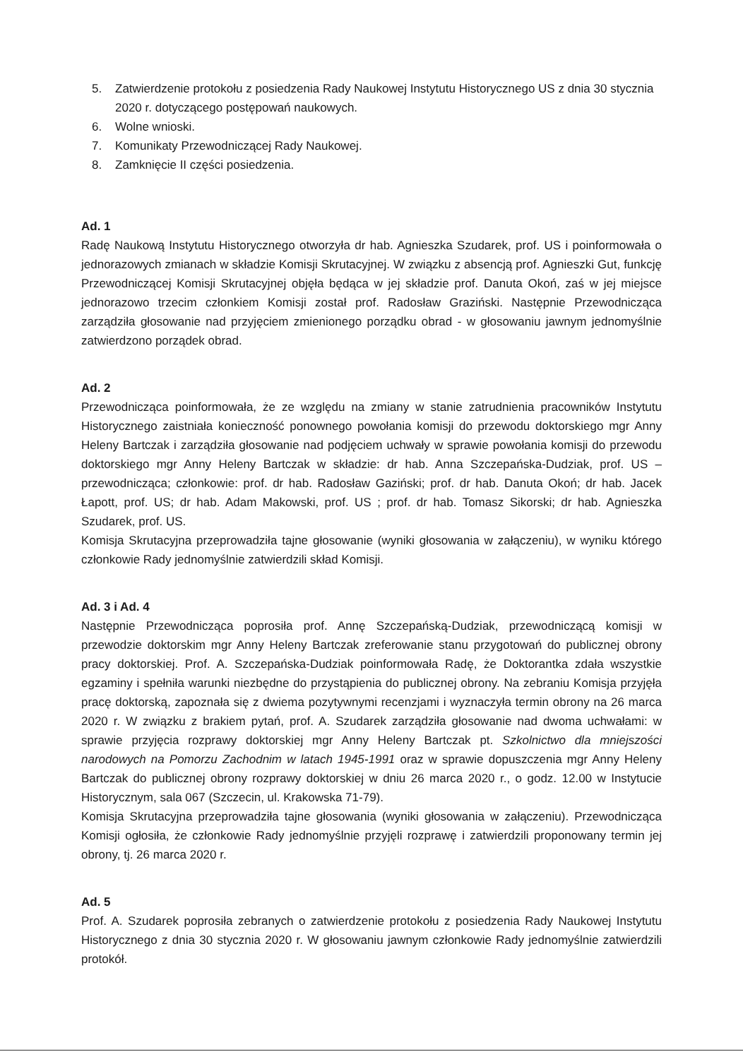5. Zatwierdzenie protokołu z posiedzenia Rady Naukowej Instytutu Historycznego US z dnia 30 stycznia 2020 r. dotyczącego postępowań naukowych.
6. Wolne wnioski.
7. Komunikaty Przewodniczącej Rady Naukowej.
8. Zamknięcie II części posiedzenia.
Ad. 1
Radę Naukową Instytutu Historycznego otworzyła dr hab. Agnieszka Szudarek, prof. US i poinformowała o jednorazowych zmianach w składzie Komisji Skrutacyjnej. W związku z absencją prof. Agnieszki Gut, funkcję Przewodniczącej Komisji Skrutacyjnej objęła będąca w jej składzie prof. Danuta Okoń, zaś w jej miejsce jednorazowo trzecim członkiem Komisji został prof. Radosław Graziński. Następnie Przewodnicząca zarządziła głosowanie nad przyjęciem zmienionego porządku obrad - w głosowaniu jawnym jednomyślnie zatwierdzono porządek obrad.
Ad. 2
Przewodnicząca poinformowała, że ze względu na zmiany w stanie zatrudnienia pracowników Instytutu Historycznego zaistniała konieczność ponownego powołania komisji do przewodu doktorskiego mgr Anny Heleny Bartczak i zarządziła głosowanie nad podjęciem uchwały w sprawie powołania komisji do przewodu doktorskiego mgr Anny Heleny Bartczak w składzie: dr hab. Anna Szczepańska-Dudziak, prof. US – przewodnicząca; członkowie: prof. dr hab. Radosław Gaziński; prof. dr hab. Danuta Okoń; dr hab. Jacek Łapott, prof. US; dr hab. Adam Makowski, prof. US ; prof. dr hab. Tomasz Sikorski; dr hab. Agnieszka Szudarek, prof. US.
Komisja Skrutacyjna przeprowadziła tajne głosowanie (wyniki głosowania w załączeniu), w wyniku którego członkowie Rady jednomyślnie zatwierdzili skład Komisji.
Ad. 3 i Ad. 4
Następnie Przewodnicząca poprosiła prof. Annę Szczepańską-Dudziak, przewodniczącą komisji w przewodzie doktorskim mgr Anny Heleny Bartczak zreferowanie stanu przygotowań do publicznej obrony pracy doktorskiej. Prof. A. Szczepańska-Dudziak poinformowała Radę, że Doktorantka zdała wszystkie egzaminy i spełniła warunki niezbędne do przystąpienia do publicznej obrony. Na zebraniu Komisja przyjęła pracę doktorską, zapoznała się z dwiema pozytywnymi recenzjami i wyznaczyła termin obrony na 26 marca 2020 r. W związku z brakiem pytań, prof. A. Szudarek zarządziła głosowanie nad dwoma uchwałami: w sprawie przyjęcia rozprawy doktorskiej mgr Anny Heleny Bartczak pt. Szkolnictwo dla mniejszości narodowych na Pomorzu Zachodnim w latach 1945-1991 oraz w sprawie dopuszczenia mgr Anny Heleny Bartczak do publicznej obrony rozprawy doktorskiej w dniu 26 marca 2020 r., o godz. 12.00 w Instytucie Historycznym, sala 067 (Szczecin, ul. Krakowska 71-79).
Komisja Skrutacyjna przeprowadziła tajne głosowania (wyniki głosowania w załączeniu). Przewodnicząca Komisji ogłosiła, że członkowie Rady jednomyślnie przyjęli rozprawę i zatwierdzili proponowany termin jej obrony, tj. 26 marca 2020 r.
Ad. 5
Prof. A. Szudarek poprosiła zebranych o zatwierdzenie protokołu z posiedzenia Rady Naukowej Instytutu Historycznego z dnia 30 stycznia 2020 r. W głosowaniu jawnym członkowie Rady jednomyślnie zatwierdzili protokół.